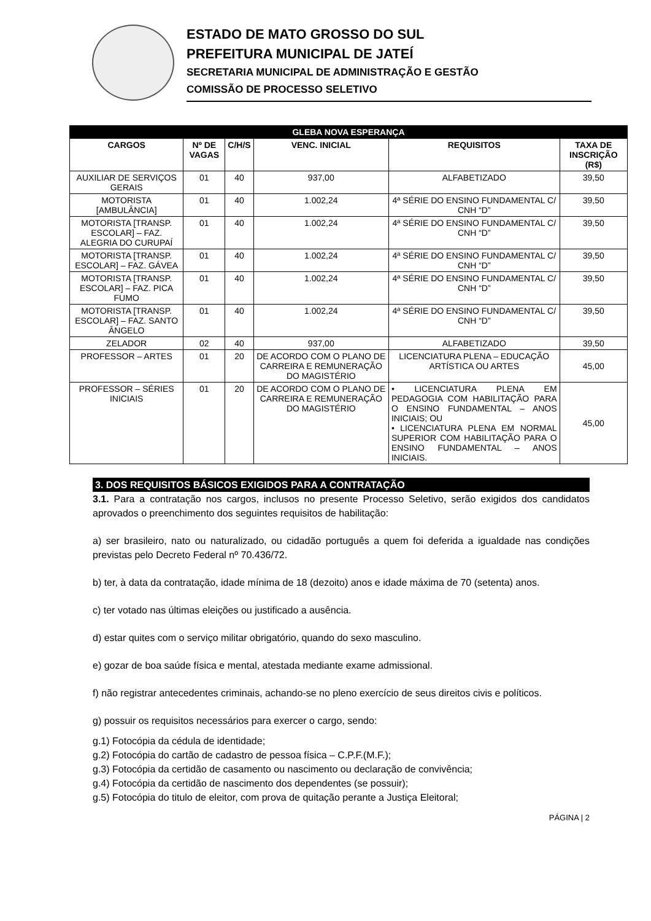ESTADO DE MATO GROSSO DO SUL
PREFEITURA MUNICIPAL DE JATEÍ
SECRETARIA MUNICIPAL DE ADMINISTRAÇÃO E GESTÃO
COMISSÃO DE PROCESSO SELETIVO
| GLEBA NOVA ESPERANÇA | | | | | |
| --- | --- | --- | --- | --- | --- |
| CARGOS | Nº DE VAGAS | C/H/S | VENC. INICIAL | REQUISITOS | TAXA DE INSCRIÇÃO (R$) |
| AUXILIAR DE SERVIÇOS GERAIS | 01 | 40 | 937,00 | ALFABETIZADO | 39,50 |
| MOTORISTA [AMBULÂNCIA] | 01 | 40 | 1.002,24 | 4ª SÉRIE DO ENSINO FUNDAMENTAL C/ CNH “D” | 39,50 |
| MOTORISTA [TRANSP. ESCOLAR] – FAZ. ALEGRIA DO CURUPAÍ | 01 | 40 | 1.002,24 | 4ª SÉRIE DO ENSINO FUNDAMENTAL C/ CNH “D” | 39,50 |
| MOTORISTA [TRANSP. ESCOLAR] – FAZ. GÁVEA | 01 | 40 | 1.002,24 | 4ª SÉRIE DO ENSINO FUNDAMENTAL C/ CNH “D” | 39,50 |
| MOTORISTA [TRANSP. ESCOLAR] – FAZ. PICA FUMO | 01 | 40 | 1.002,24 | 4ª SÉRIE DO ENSINO FUNDAMENTAL C/ CNH “D” | 39,50 |
| MOTORISTA [TRANSP. ESCOLAR] – FAZ. SANTO ÂNGELO | 01 | 40 | 1.002,24 | 4ª SÉRIE DO ENSINO FUNDAMENTAL C/ CNH “D” | 39,50 |
| ZELADOR | 02 | 40 | 937,00 | ALFABETIZADO | 39,50 |
| PROFESSOR – ARTES | 01 | 20 | DE ACORDO COM O PLANO DE CARREIRA E REMUNERAÇÃO DO MAGISTÉRIO | LICENCIATURA PLENA – EDUCAÇÃO ARTÍSTICA OU ARTES | 45,00 |
| PROFESSOR – SÉRIES INICIAIS | 01 | 20 | DE ACORDO COM O PLANO DE CARREIRA E REMUNERAÇÃO DO MAGISTÉRIO | • LICENCIATURA PLENA EM PEDAGOGIA COM HABILITAÇÃO PARA O ENSINO FUNDAMENTAL – ANOS INICIAIS; OU • LICENCIATURA PLENA EM NORMAL SUPERIOR COM HABILITAÇÃO PARA O ENSINO FUNDAMENTAL – ANOS INICIAIS. | 45,00 |
3. DOS REQUISITOS BÁSICOS EXIGIDOS PARA A CONTRATAÇÃO
3.1. Para a contratação nos cargos, inclusos no presente Processo Seletivo, serão exigidos dos candidatos aprovados o preenchimento dos seguintes requisitos de habilitação:
a) ser brasileiro, nato ou naturalizado, ou cidadão português a quem foi deferida a igualdade nas condições previstas pelo Decreto Federal nº 70.436/72.
b) ter, à data da contratação, idade mínima de 18 (dezoito) anos e idade máxima de 70 (setenta) anos.
c) ter votado nas últimas eleições ou justificado a ausência.
d) estar quites com o serviço militar obrigatório, quando do sexo masculino.
e) gozar de boa saúde física e mental, atestada mediante exame admissional.
f) não registrar antecedentes criminais, achando-se no pleno exercício de seus direitos civis e políticos.
g) possuir os requisitos necessários para exercer o cargo, sendo:
g.1) Fotocópia da cédula de identidade;
g.2) Fotocópia do cartão de cadastro de pessoa física – C.P.F.(M.F.);
g.3) Fotocópia da certidão de casamento ou nascimento ou declaração de convivência;
g.4) Fotocópia da certidão de nascimento dos dependentes (se possuir);
g.5) Fotocópia do titulo de eleitor, com prova de quitação perante a Justiça Eleitoral;
PÁGINA | 2